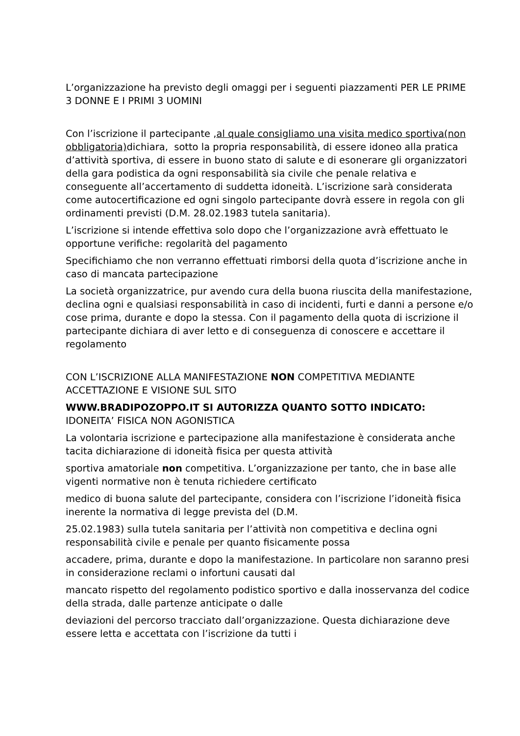L’organizzazione ha previsto degli omaggi per i seguenti piazzamenti PER LE PRIME 3 DONNE E I PRIMI 3 UOMINI
Con l’iscrizione il partecipante ,al quale consigliamo una visita medico sportiva(non obbligatoria) dichiara, sotto la propria responsabilità, di essere idoneo alla pratica d’attività sportiva, di essere in buono stato di salute e di esonerare gli organizzatori della gara podistica da ogni responsabilità sia civile che penale relativa e conseguente all’accertamento di suddetta idoneità. L’iscrizione sarà considerata come autocertificazione ed ogni singolo partecipante dovrà essere in regola con gli ordinamenti previsti (D.M. 28.02.1983 tutela sanitaria).
L’iscrizione si intende effettiva solo dopo che l’organizzazione avrà effettuato le opportune verifiche: regolarità del pagamento
Specifichiamo che non verranno effettuati rimborsi della quota d’iscrizione anche in caso di mancata partecipazione
La società organizzatrice, pur avendo cura della buona riuscita della manifestazione, declina ogni e qualsiasi responsabilità in caso di incidenti, furti e danni a persone e/o cose prima, durante e dopo la stessa. Con il pagamento della quota di iscrizione il partecipante dichiara di aver letto e di conseguenza di conoscere e accettare il regolamento
CON L’ISCRIZIONE ALLA MANIFESTAZIONE NON COMPETITIVA MEDIANTE ACCETTAZIONE E VISIONE SUL SITO
WWW.BRADIPOZOPPO.IT SI AUTORIZZA QUANTO SOTTO INDICATO:
IDONEITA’ FISICA NON AGONISTICA
La volontaria iscrizione e partecipazione alla manifestazione è considerata anche tacita dichiarazione di idoneità fisica per questa attività
sportiva amatoriale non competitiva. L’organizzazione per tanto, che in base alle vigenti normative non è tenuta richiedere certificato
medico di buona salute del partecipante, considera con l’iscrizione l’idoneità fisica inerente la normativa di legge prevista del (D.M.
25.02.1983) sulla tutela sanitaria per l’attività non competitiva e declina ogni responsabilità civile e penale per quanto fisicamente possa
accadere, prima, durante e dopo la manifestazione. In particolare non saranno presi in considerazione reclami o infortuni causati dal
mancato rispetto del regolamento podistico sportivo e dalla inosservanza del codice della strada, dalle partenze anticipate o dalle
deviazioni del percorso tracciato dall’organizzazione. Questa dichiarazione deve essere letta e accettata con l’iscrizione da tutti i